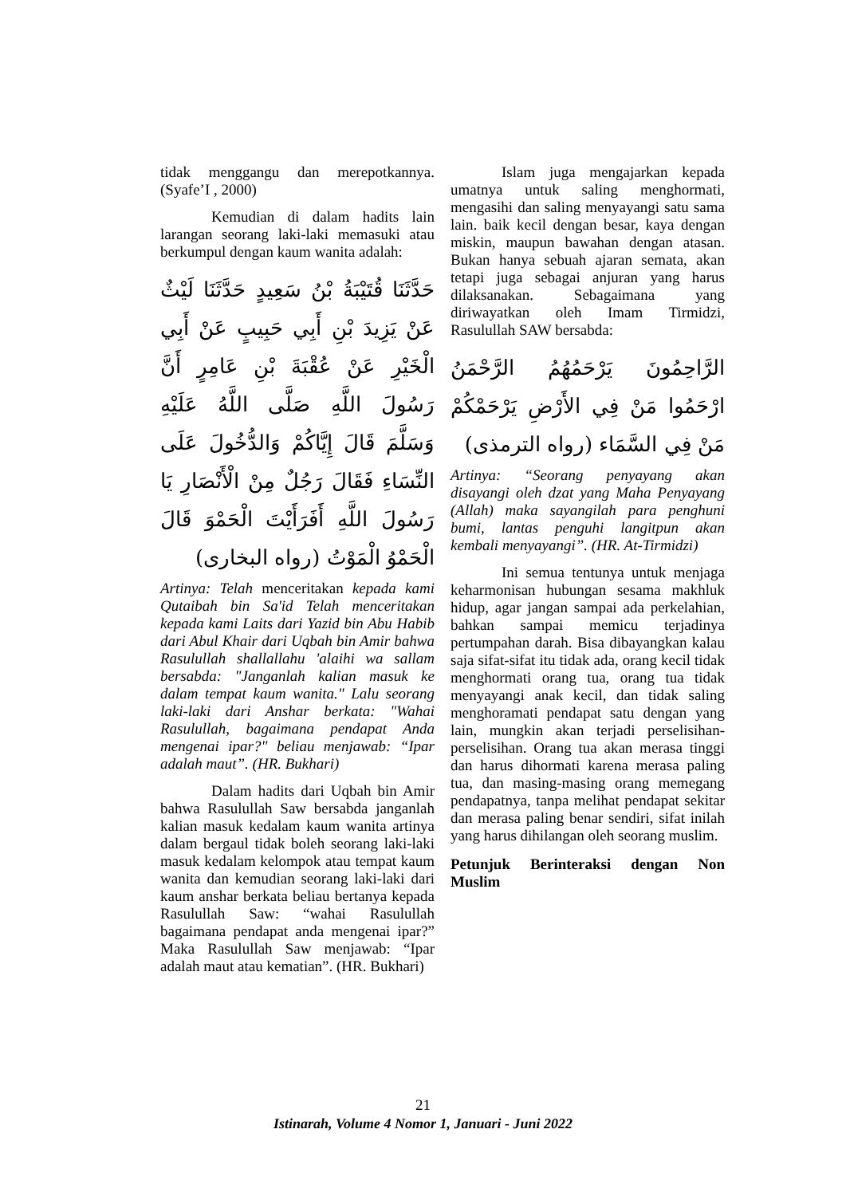tidak menggangu dan merepotkannya. (Syafe’I , 2000)
Kemudian di dalam hadits lain larangan seorang laki-laki memasuki atau berkumpul dengan kaum wanita adalah:
حَدَّثَنَا قُتَيْبَةُ بْنُ سَعِيدٍ حَدَّثَنَا لَيْثٌ عَنْ يَزِيدَ بْنِ أَبِي حَبِيبٍ عَنْ أَبِي الْخَيْرِ عَنْ عُقْبَةَ بْنِ عَامِرٍ أَنَّ رَسُولَ اللَّهِ صَلَّى اللَّهُ عَلَيْهِ وَسَلَّمَ قَالَ إِيَّاكُمْ وَالدُّخُولَ عَلَى النِّسَاءِ فَقَالَ رَجُلٌ مِنْ الْأَنْصَارِ يَا رَسُولَ اللَّهِ أَفَرَأَيْتَ الْحَمْوَ قَالَ الْحَمْوُ الْمَوْتُ (رواه البخارى)
Artinya: Telah menceritakan kepada kami Qutaibah bin Sa'id Telah menceritakan kepada kami Laits dari Yazid bin Abu Habib dari Abul Khair dari Uqbah bin Amir bahwa Rasulullah shallallahu 'alaihi wa sallam bersabda: "Janganlah kalian masuk ke dalam tempat kaum wanita." Lalu seorang laki-laki dari Anshar berkata: "Wahai Rasulullah, bagaimana pendapat Anda mengenai ipar?" beliau menjawab: “Ipar adalah maut”. (HR. Bukhari)
Dalam hadits dari Uqbah bin Amir bahwa Rasulullah Saw bersabda janganlah kalian masuk kedalam kaum wanita artinya dalam bergaul tidak boleh seorang laki-laki masuk kedalam kelompok atau tempat kaum wanita dan kemudian seorang laki-laki dari kaum anshar berkata beliau bertanya kepada Rasulullah Saw: “wahai Rasulullah bagaimana pendapat anda mengenai ipar?” Maka Rasulullah Saw menjawab: “Ipar adalah maut atau kematian”. (HR. Bukhari)
Islam juga mengajarkan kepada umatnya untuk saling menghormati, mengasihi dan saling menyayangi satu sama lain. baik kecil dengan besar, kaya dengan miskin, maupun bawahan dengan atasan. Bukan hanya sebuah ajaran semata, akan tetapi juga sebagai anjuran yang harus dilaksanakan. Sebagaimana yang diriwayatkan oleh Imam Tirmidzi, Rasulullah SAW bersabda:
الرَّاحِمُونَ يَرْحَمُهُمُ الرَّحْمَنُ ارْحَمُوا مَنْ فِي الأَرْضِ يَرْحَمْكُمْ مَنْ فِي السَّمَاء (رواه الترمذى)
Artinya: “Seorang penyayang akan disayangi oleh dzat yang Maha Penyayang (Allah) maka sayangilah para penghuni bumi, lantas penguhi langitpun akan kembali menyayangi”. (HR. At-Tirmidzi)
Ini semua tentunya untuk menjaga keharmonisan hubungan sesama makhluk hidup, agar jangan sampai ada perkelahian, bahkan sampai memicu terjadinya pertumpahan darah. Bisa dibayangkan kalau saja sifat-sifat itu tidak ada, orang kecil tidak menghormati orang tua, orang tua tidak menyayangi anak kecil, dan tidak saling menghoramati pendapat satu dengan yang lain, mungkin akan terjadi perselisihan-perselisihan. Orang tua akan merasa tinggi dan harus dihormati karena merasa paling tua, dan masing-masing orang memegang pendapatnya, tanpa melihat pendapat sekitar dan merasa paling benar sendiri, sifat inilah yang harus dihilangan oleh seorang muslim.
Petunjuk Berinteraksi dengan Non Muslim
21
Istinarah, Volume 4 Nomor 1, Januari - Juni 2022